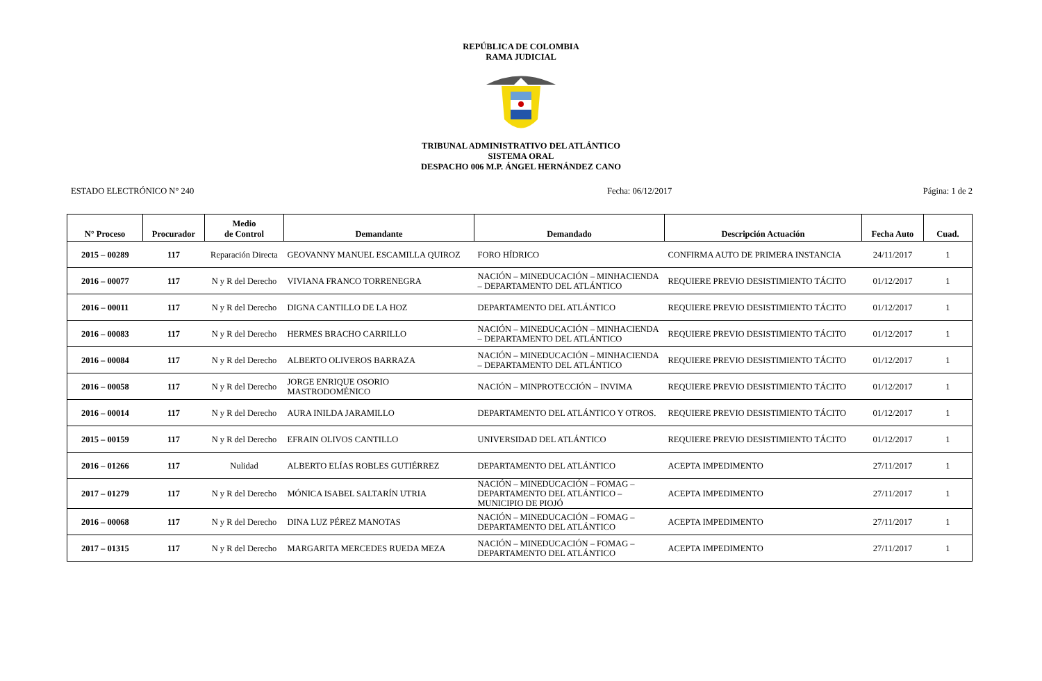REPÚBLICA DE COLOMBIA
RAMA JUDICIAL
TRIBUNAL ADMINISTRATIVO DEL ATLÁNTICO
SISTEMA ORAL
DESPACHO 006 M.P. ÁNGEL HERNÁNDEZ CANO
ESTADO ELECTRÓNICO N° 240 Fecha: 06/12/2017 Página: 1 de 2
| N° Proceso | Procurador | Medio de Control | Demandante | Demandado | Descripción Actuación | Fecha Auto | Cuad. |
| --- | --- | --- | --- | --- | --- | --- | --- |
| 2015 – 00289 | 117 | Reparación Directa | GEOVANNY MANUEL ESCAMILLA QUIROZ | FORO HÍDRICO | CONFIRMA AUTO DE PRIMERA INSTANCIA | 24/11/2017 | 1 |
| 2016 – 00077 | 117 | N y R del Derecho | VIVIANA FRANCO TORRENEGRA | NACIÓN – MINEDUCACIÓN – MINHACIENDA – DEPARTAMENTO DEL ATLÁNTICO | REQUIERE PREVIO DESISTIMIENTO TÁCITO | 01/12/2017 | 1 |
| 2016 – 00011 | 117 | N y R del Derecho | DIGNA CANTILLO DE LA HOZ | DEPARTAMENTO DEL ATLÁNTICO | REQUIERE PREVIO DESISTIMIENTO TÁCITO | 01/12/2017 | 1 |
| 2016 – 00083 | 117 | N y R del Derecho | HERMES BRACHO CARRILLO | NACIÓN – MINEDUCACIÓN – MINHACIENDA – DEPARTAMENTO DEL ATLÁNTICO | REQUIERE PREVIO DESISTIMIENTO TÁCITO | 01/12/2017 | 1 |
| 2016 – 00084 | 117 | N y R del Derecho | ALBERTO OLIVEROS BARRAZA | NACIÓN – MINEDUCACIÓN – MINHACIENDA – DEPARTAMENTO DEL ATLÁNTICO | REQUIERE PREVIO DESISTIMIENTO TÁCITO | 01/12/2017 | 1 |
| 2016 – 00058 | 117 | N y R del Derecho | JORGE ENRIQUE OSORIO MASTRODOMÉNICO | NACIÓN – MINPROTECCIÓN – INVIMA | REQUIERE PREVIO DESISTIMIENTO TÁCITO | 01/12/2017 | 1 |
| 2016 – 00014 | 117 | N y R del Derecho | AURA INILDA JARAMILLO | DEPARTAMENTO DEL ATLÁNTICO Y OTROS. | REQUIERE PREVIO DESISTIMIENTO TÁCITO | 01/12/2017 | 1 |
| 2015 – 00159 | 117 | N y R del Derecho | EFRAIN OLIVOS CANTILLO | UNIVERSIDAD DEL ATLÁNTICO | REQUIERE PREVIO DESISTIMIENTO TÁCITO | 01/12/2017 | 1 |
| 2016 – 01266 | 117 | Nulidad | ALBERTO ELÍAS ROBLES GUTIÉRREZ | DEPARTAMENTO DEL ATLÁNTICO | ACEPTA IMPEDIMENTO | 27/11/2017 | 1 |
| 2017 – 01279 | 117 | N y R del Derecho | MÓNICA ISABEL SALTARÍN UTRIA | NACIÓN – MINEDUCACIÓN – FOMAG – DEPARTAMENTO DEL ATLÁNTICO – MUNICIPIO DE PIOJÓ | ACEPTA IMPEDIMENTO | 27/11/2017 | 1 |
| 2016 – 00068 | 117 | N y R del Derecho | DINA LUZ PÉREZ MANOTAS | NACIÓN – MINEDUCACIÓN – FOMAG – DEPARTAMENTO DEL ATLÁNTICO | ACEPTA IMPEDIMENTO | 27/11/2017 | 1 |
| 2017 – 01315 | 117 | N y R del Derecho | MARGARITA MERCEDES RUEDA MEZA | NACIÓN – MINEDUCACIÓN – FOMAG – DEPARTAMENTO DEL ATLÁNTICO | ACEPTA IMPEDIMENTO | 27/11/2017 | 1 |